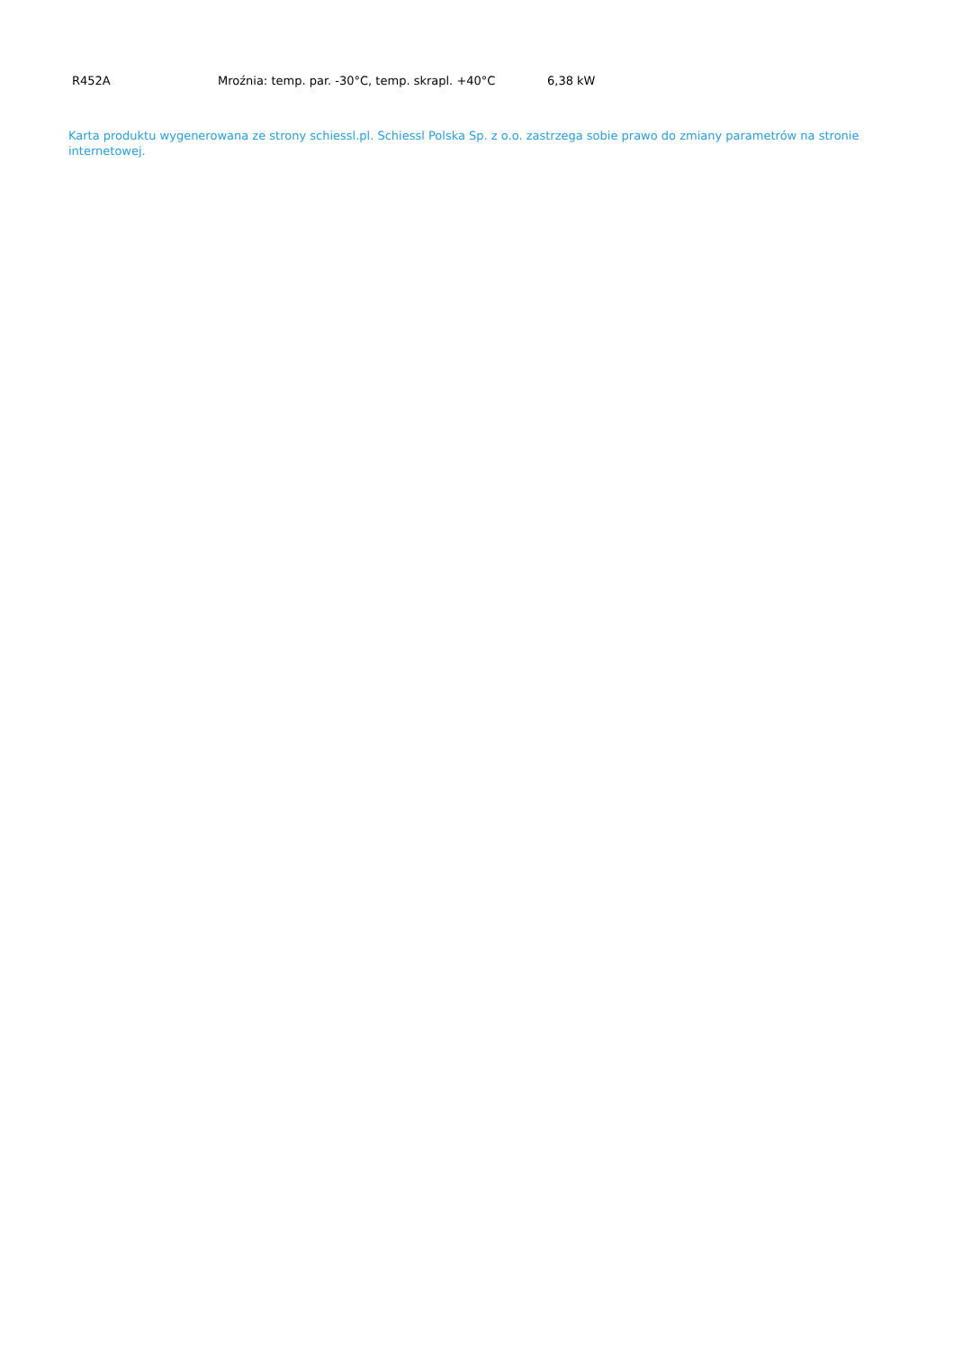| R452A | Mroźnia: temp. par. -30°C, temp. skrapl. +40°C | 6,38 kW |
Karta produktu wygenerowana ze strony schiessl.pl. Schiessl Polska Sp. z o.o. zastrzega sobie prawo do zmiany parametrów na stronie internetowej.